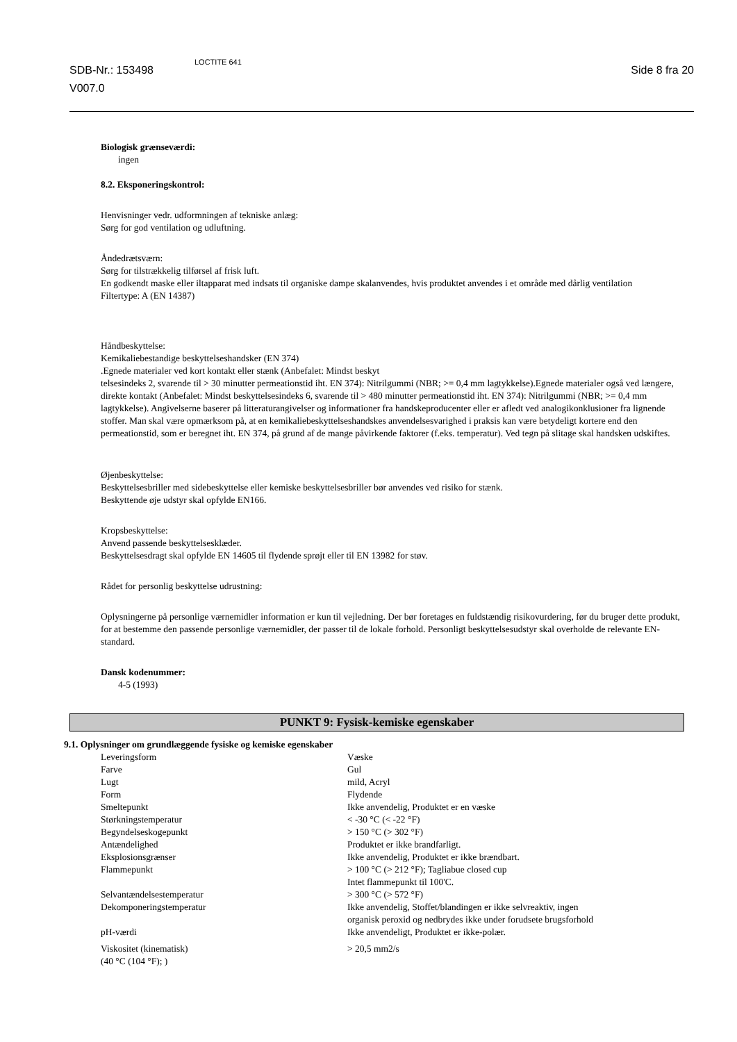SDB-Nr.: 153498
V007.0
LOCTITE 641
Side 8 fra 20
Biologisk grænseværdi:
ingen
8.2. Eksponeringskontrol:
Henvisninger vedr. udformningen af tekniske anlæg:
Sørg for god ventilation og udluftning.
Åndedrætsværn:
Sørg for tilstrækkelig tilførsel af frisk luft.
En godkendt maske eller iltapparat med indsats til organiske dampe skalanvendes, hvis produktet anvendes i et område med dårlig ventilation
Filtertype: A (EN 14387)
Håndbeskyttelse:
Kemikaliebestandige beskyttelseshandsker (EN 374)
.Egnede materialer ved kort kontakt eller stænk (Anbefalet: Mindst beskyt
telsesindeks 2, svarende til > 30 minutter permeationstid iht. EN 374): Nitrilgummi (NBR; >= 0,4 mm lagtykkelse).Egnede materialer også ved længere, direkte kontakt (Anbefalet: Mindst beskyttelsesindeks 6, svarende til > 480 minutter permeationstid iht. EN 374): Nitrilgummi (NBR; >= 0,4 mm lagtykkelse). Angivelserne baserer på litteraturangivelser og informationer fra handskeproducenter eller er afledt ved analogikonklusioner fra lignende stoffer. Man skal være opmærksom på, at en kemikaliebeskyttelseshandskes anvendelsesvarighed i praksis kan være betydeligt kortere end den permeationstid, som er beregnet iht. EN 374, på grund af de mange påvirkende faktorer (f.eks. temperatur). Ved tegn på slitage skal handsken udskiftes.
Øjenbeskyttelse:
Beskyttelsesbriller med sidebeskyttelse eller kemiske beskyttelsesbriller bør anvendes ved risiko for stænk.
Beskyttende øje udstyr skal opfylde EN166.
Kropsbeskyttelse:
Anvend passende beskyttelsesklæder.
Beskyttelsesdragt skal opfylde EN 14605 til flydende sprøjt eller til EN 13982 for støv.
Rådet for personlig beskyttelse udrustning:
Oplysningerne på personlige værnemidler information er kun til vejledning. Der bør foretages en fuldstændig risikovurdering, før du bruger dette produkt, for at bestemme den passende personlige værnemidler, der passer til de lokale forhold. Personligt beskyttelsesudstyr skal overholde de relevante EN-standard.
Dansk kodenummer:
4-5 (1993)
PUNKT 9: Fysisk-kemiske egenskaber
9.1. Oplysninger om grundlæggende fysiske og kemiske egenskaber
| Leveringsform | Væske |
| Farve | Gul |
| Lugt | mild, Acryl |
| Form | Flydende |
| Smeltepunkt | Ikke anvendelig, Produktet er en væske |
| Størkningstemperatur | < -30 °C (< -22 °F) |
| Begyndelseskogepunkt | > 150 °C (> 302 °F) |
| Antændelighed | Produktet er ikke brandfarligt. |
| Eksplosionsgrænser | Ikke anvendelig, Produktet er ikke brændbart. |
| Flammepunkt | > 100 °C (> 212 °F); Tagliabue closed cup Intet flammepunkt til 100'C. |
| Selvantændelsestemperatur | > 300 °C (> 572 °F) |
| Dekomponeringstemperatur | Ikke anvendelig, Stoffet/blandingen er ikke selvreaktiv, ingen organisk peroxid og nedbrydes ikke under forudsete brugsforhold |
| pH-værdi | Ikke anvendeligt, Produktet er ikke-polær. |
| Viskositet (kinematisk) (40 °C (104 °F); ) | > 20,5 mm2/s |